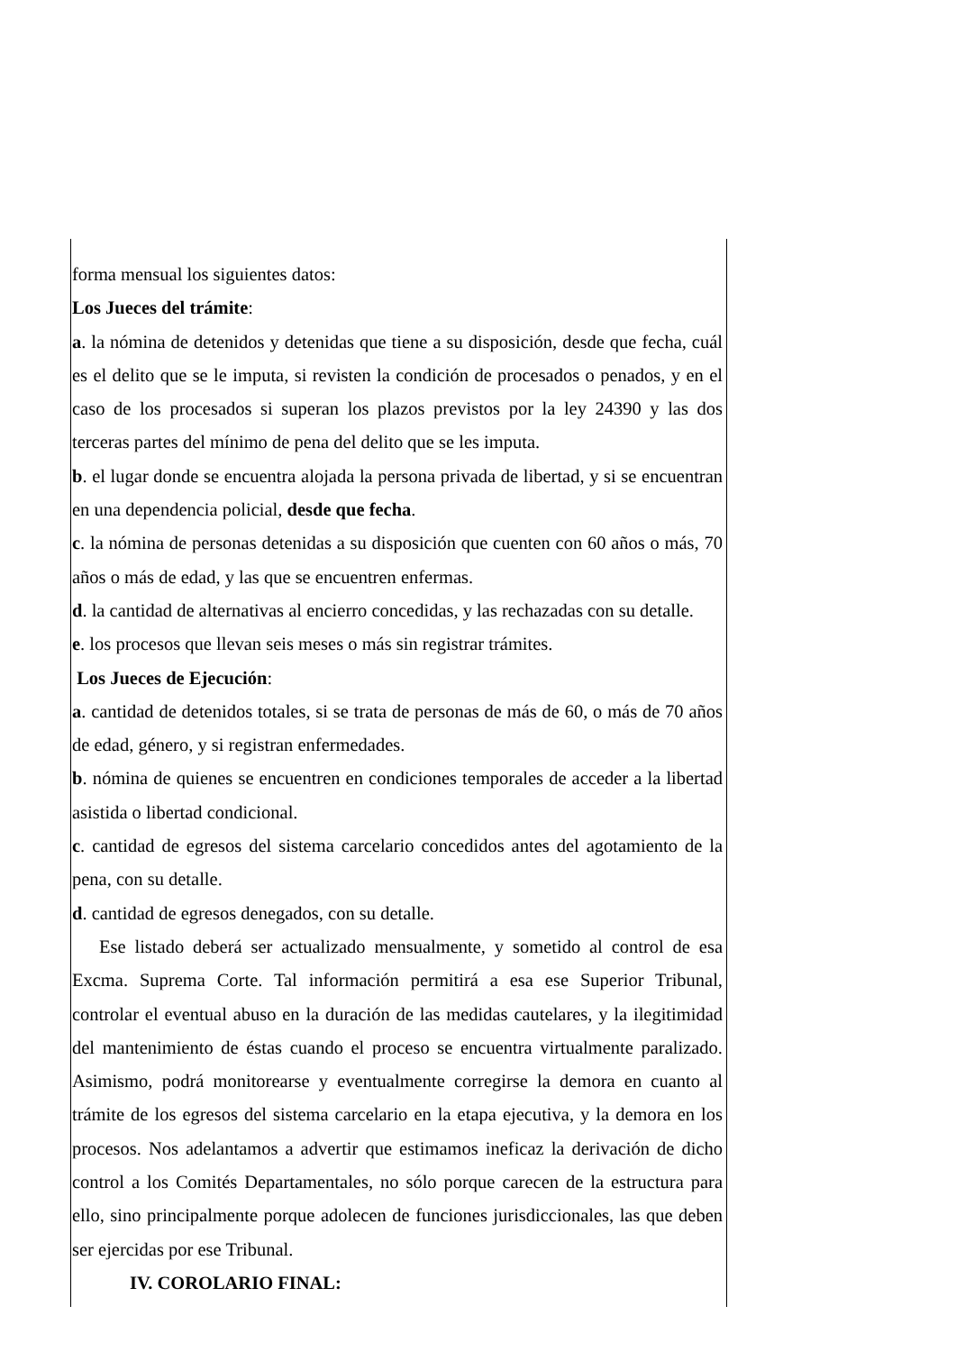forma mensual los siguientes datos:
Los Jueces del trámite:
a. la nómina de detenidos y detenidas que tiene a su disposición, desde que fecha, cuál es el delito que se le imputa, si revisten la condición de procesados o penados, y en el caso de los procesados si superan los plazos previstos por la ley 24390 y las dos terceras partes del mínimo de pena del delito que se les imputa.
b. el lugar donde se encuentra alojada la persona privada de libertad, y si se encuentran en una dependencia policial, desde que fecha.
c. la nómina de personas detenidas a su disposición que cuenten con 60 años o más, 70 años o más de edad, y las que se encuentren enfermas.
d. la cantidad de alternativas al encierro concedidas, y las rechazadas con su detalle.
e. los procesos que llevan seis meses o más sin registrar trámites.
Los Jueces de Ejecución:
a. cantidad de detenidos totales, si se trata de personas de más de 60, o más de 70 años de edad, género, y si registran enfermedades.
b. nómina de quienes se encuentren en condiciones temporales de acceder a la libertad asistida o libertad condicional.
c. cantidad de egresos del sistema carcelario concedidos antes del agotamiento de la pena, con su detalle.
d. cantidad de egresos denegados, con su detalle.
Ese listado deberá ser actualizado mensualmente, y sometido al control de esa Excma. Suprema Corte. Tal información permitirá a esa ese Superior Tribunal, controlar el eventual abuso en la duración de las medidas cautelares, y la ilegitimidad del mantenimiento de éstas cuando el proceso se encuentra virtualmente paralizado. Asimismo, podrá monitorearse y eventualmente corregirse la demora en cuanto al trámite de los egresos del sistema carcelario en la etapa ejecutiva, y la demora en los procesos. Nos adelantamos a advertir que estimamos ineficaz la derivación de dicho control a los Comités Departamentales, no sólo porque carecen de la estructura para ello, sino principalmente porque adolecen de funciones jurisdiccionales, las que deben ser ejercidas por ese Tribunal.
IV. COROLARIO FINAL: